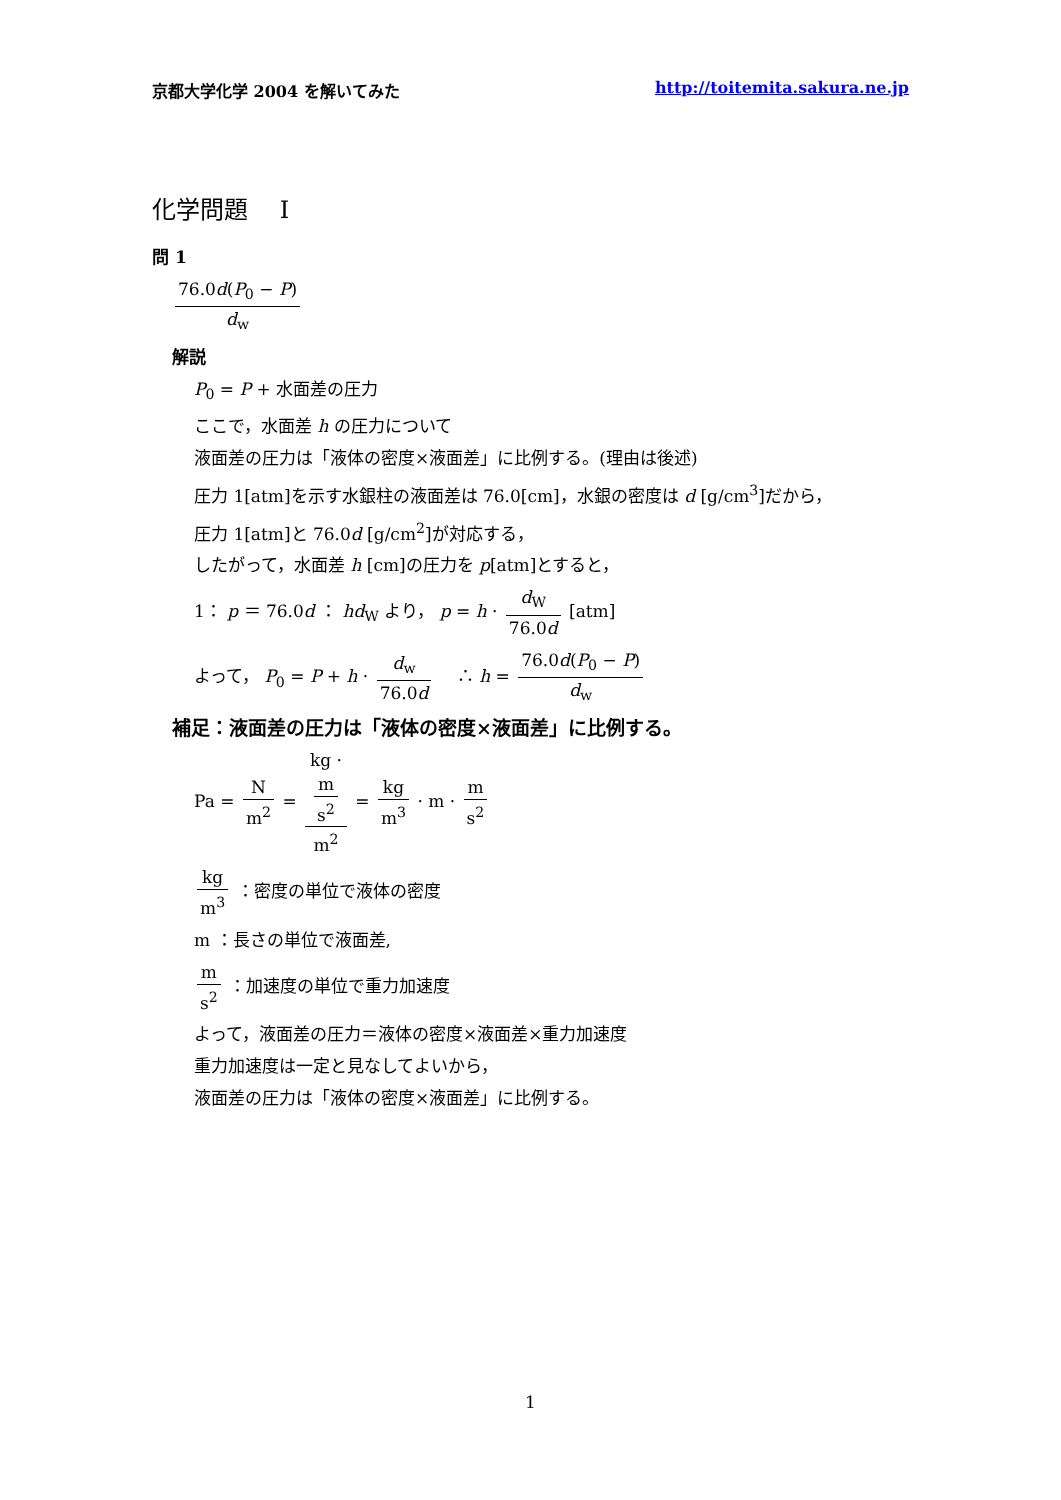京都大学化学 2004 を解いてみた http://toitemita.sakura.ne.jp
化学問題　 I
問 1
76.0d(P<sub>0</sub> − P) d<sub>w</sub>
解説
P<sub>0</sub> = P + 水面差の圧力
ここで，水面差 h の圧力について
液面差の圧力は「液体の密度×液面差」に比例する。(理由は後述)
圧力 1[atm]を示す水銀柱の液面差は 76.0[cm]，水銀の密度は d [g/cm<sup>3</sup>]だから，
圧力 1[atm]と 76.0d [g/cm<sup>2</sup>]が対応する，
したがって，水面差 h [cm]の圧力を p[atm]とすると，
1： p ＝ 76.0d ： hd<sub>W</sub> より， p = h · d<sub>W</sub> 76.0d [atm]
よって， P<sub>0</sub> = P + h · d<sub>w</sub> 76.0d 　∴ h = 76.0d(P<sub>0</sub> − P) d<sub>w</sub>
補足：液面差の圧力は「液体の密度×液面差」に比例する。
Pa = N m<sup>2</sup> = kg ·
m
s<sup>2</sup> m<sup>2</sup> = kg m<sup>3</sup> · m · m s<sup>2</sup>
kg m<sup>3</sup> ：密度の単位で液体の密度
m ：長さの単位で液面差,
m s<sup>2</sup> ：加速度の単位で重力加速度
よって，液面差の圧力＝液体の密度×液面差×重力加速度
重力加速度は一定と見なしてよいから，
液面差の圧力は「液体の密度×液面差」に比例する。
1